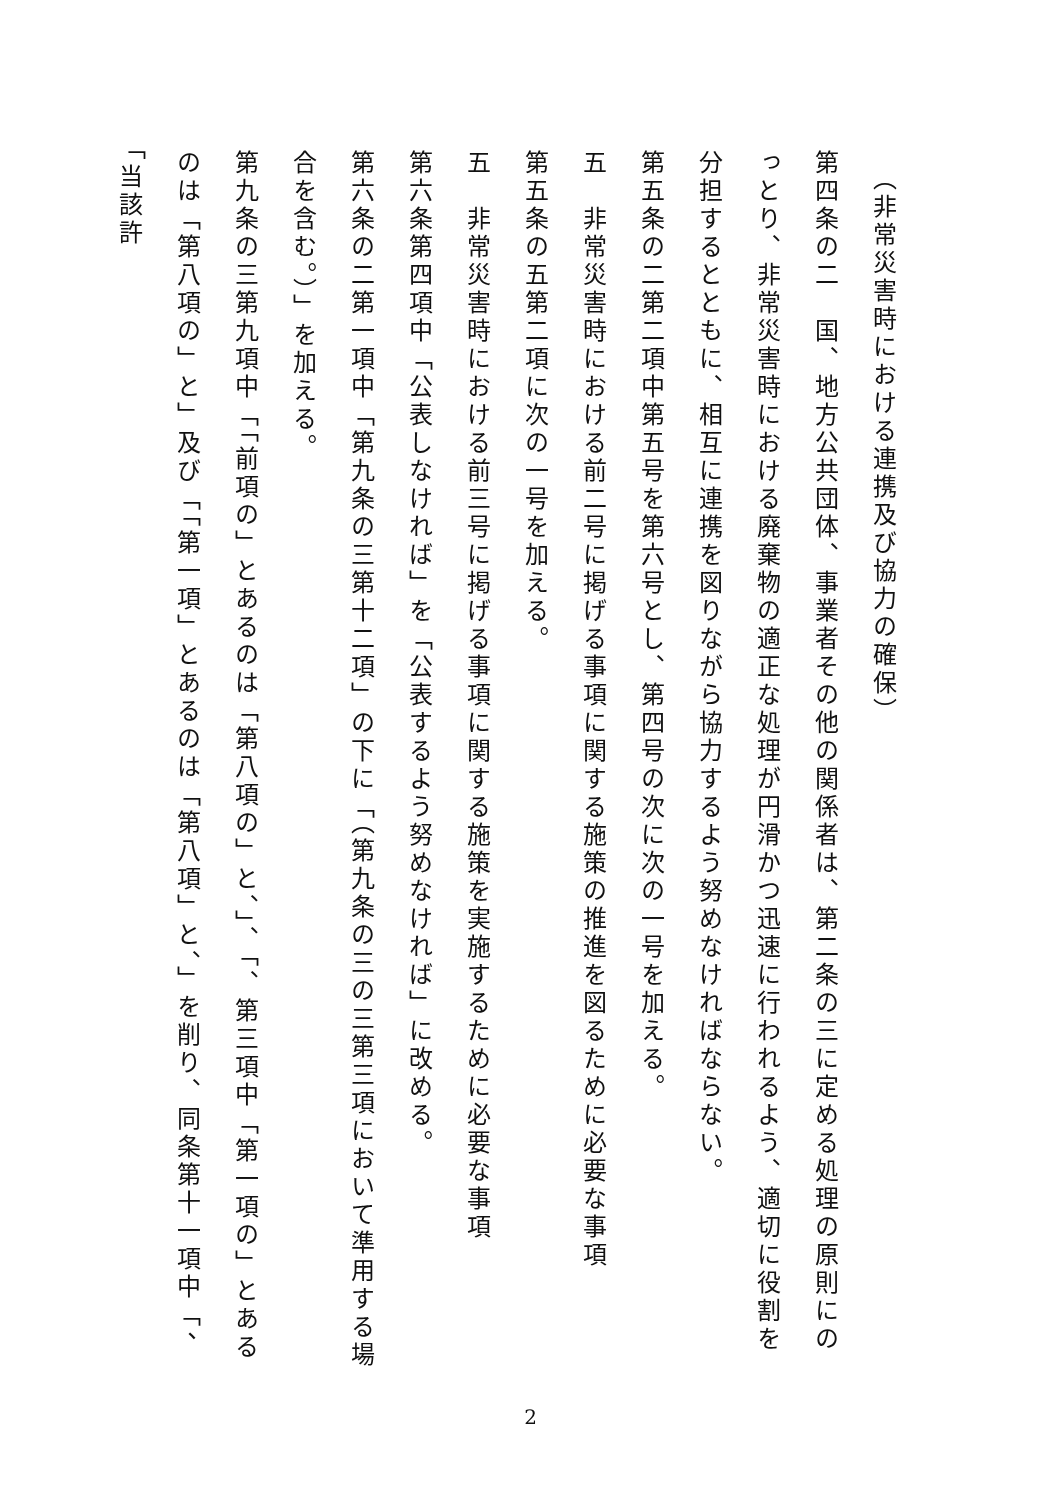（非常災害時における連携及び協力の確保）
第四条の二　国、地方公共団体、事業者その他の関係者は、第二条の三に定める処理の原則にのっとり、非常災害時における廃棄物の適正な処理が円滑かつ迅速に行われるよう、適切に役割を分担するとともに、相互に連携を図りながら協力するよう努めなければならない。
第五条の二第二項中第五号を第六号とし、第四号の次に次の一号を加える。
五　非常災害時における前二号に掲げる事項に関する施策の推進を図るために必要な事項
第五条の五第二項に次の一号を加える。
五　非常災害時における前三号に掲げる事項に関する施策を実施するために必要な事項
第六条第四項中「公表しなければ」を「公表するよう努めなければ」に改める。
第六条の二第一項中「第九条の三第十二項」の下に「（第九条の三の三第三項において準用する場合を含む。）」を加える。
第九条の三第九項中「「前項の」とあるのは「第八項の」と、」、「、第三項中「第一項の」とあるのは「第八項の」と」及び「「第一項」とあるのは「第八項」と、」を削り、同条第十一項中「、「当該許
2